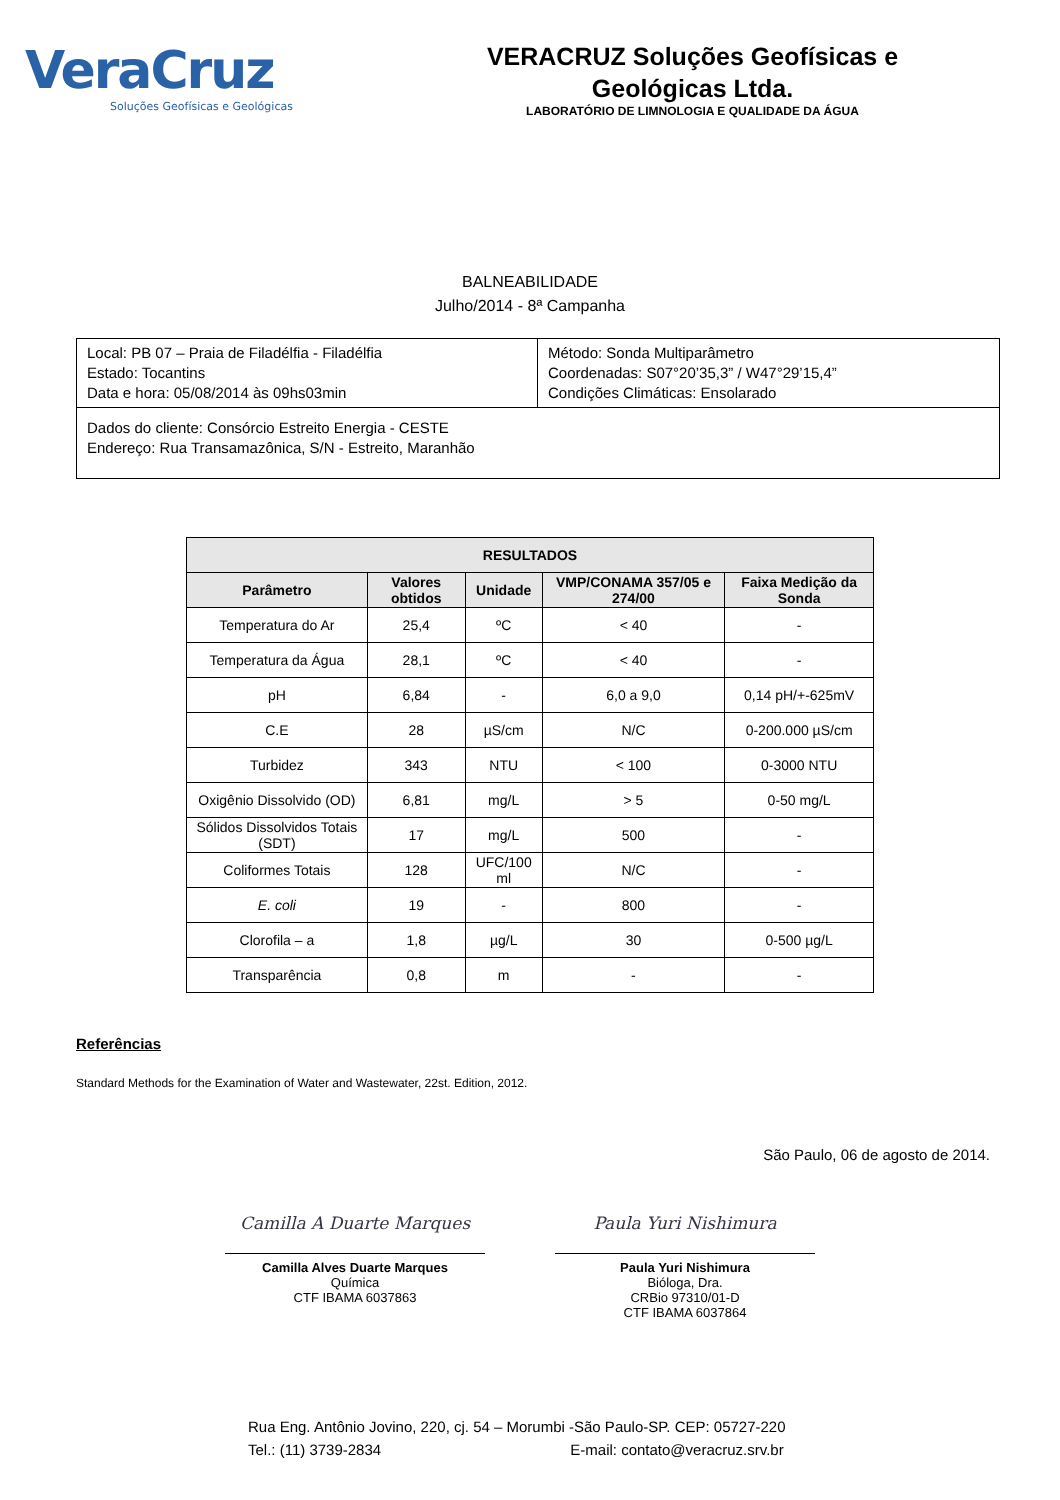VeraCruz
Soluções Geofísicas e Geológicas
VERACRUZ Soluções Geofísicas e
Geológicas Ltda.
LABORATÓRIO DE LIMNOLOGIA E QUALIDADE DA ÁGUA
BALNEABILIDADE
Julho/2014 - 8ª Campanha
| Local: PB 07 – Praia de Filadélfia - Filadélfia Estado: Tocantins Data e hora: 05/08/2014 às 09hs03min | Método: Sonda Multiparâmetro Coordenadas: S07°20’35,3” / W47°29’15,4” Condições Climáticas: Ensolarado |
| Dados do cliente: Consórcio Estreito Energia - CESTE Endereço: Rua Transamazônica, S/N - Estreito, Maranhão | |
| RESULTADOS | | | | |
| --- | --- | --- | --- | --- |
| Parâmetro | Valores obtidos | Unidade | VMP/CONAMA 357/05 e 274/00 | Faixa Medição da Sonda |
| Temperatura do Ar | 25,4 | ºC | < 40 | - |
| Temperatura da Água | 28,1 | ºC | < 40 | - |
| pH | 6,84 | - | 6,0 a 9,0 | 0,14 pH/+-625mV |
| C.E | 28 | µS/cm | N/C | 0-200.000 µS/cm |
| Turbidez | 343 | NTU | < 100 | 0-3000 NTU |
| Oxigênio Dissolvido (OD) | 6,81 | mg/L | > 5 | 0-50 mg/L |
| Sólidos Dissolvidos Totais (SDT) | 17 | mg/L | 500 | - |
| Coliformes Totais | 128 | UFC/100 ml | N/C | - |
| E. coli | 19 | - | 800 | - |
| Clorofila – a | 1,8 | µg/L | 30 | 0-500 µg/L |
| Transparência | 0,8 | m | - | - |
Referências
Standard Methods for the Examination of Water and Wastewater, 22st. Edition, 2012.
São Paulo, 06 de agosto de 2014.
Camilla A Duarte Marques
Camilla Alves Duarte Marques
Química
CTF IBAMA 6037863
Paula Yuri Nishimura
Paula Yuri Nishimura
Bióloga, Dra.
CRBio 97310/01-D
CTF IBAMA 6037864
Rua Eng. Antônio Jovino, 220, cj. 54 – Morumbi -São Paulo-SP. CEP: 05727-220
Tel.: (11) 3739-2834 E-mail: contato@veracruz.srv.br